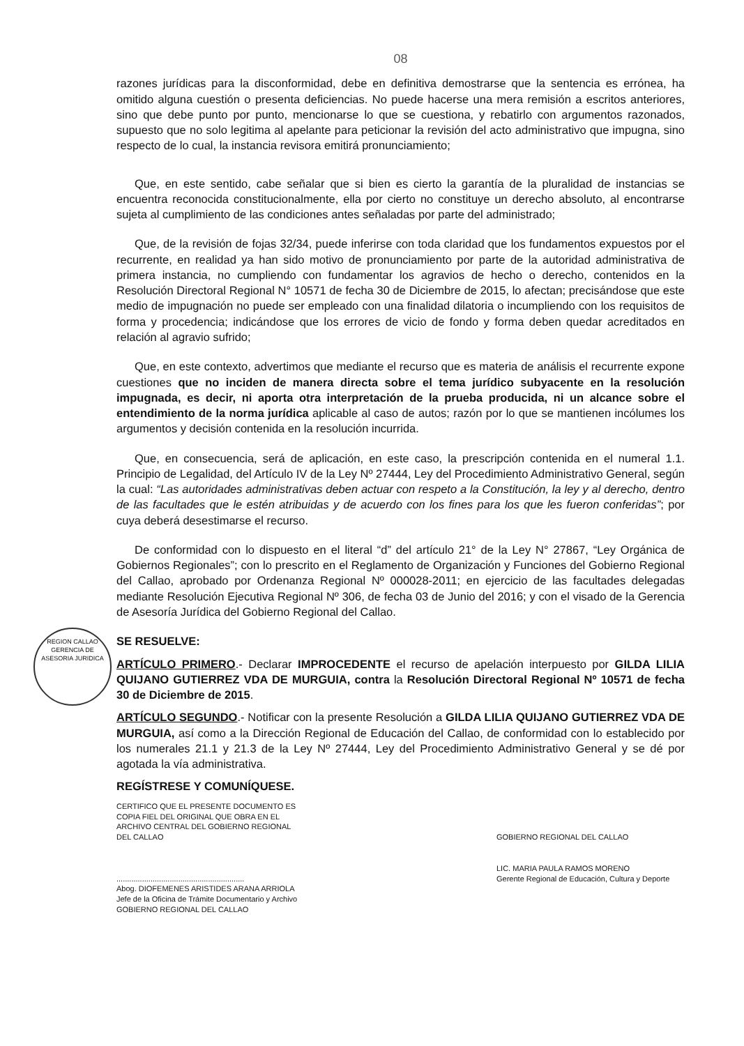REGION CALLAO
GERENCIA DE ASESORIA JURIDICA
08
razones jurídicas para la disconformidad, debe en definitiva demostrarse que la sentencia es errónea, ha omitido alguna cuestión o presenta deficiencias. No puede hacerse una mera remisión a escritos anteriores, sino que debe punto por punto, mencionarse lo que se cuestiona, y rebatirlo con argumentos razonados, supuesto que no solo legitima al apelante para peticionar la revisión del acto administrativo que impugna, sino respecto de lo cual, la instancia revisora emitirá pronunciamiento;
Que, en este sentido, cabe señalar que si bien es cierto la garantía de la pluralidad de instancias se encuentra reconocida constitucionalmente, ella por cierto no constituye un derecho absoluto, al encontrarse sujeta al cumplimiento de las condiciones antes señaladas por parte del administrado;
Que, de la revisión de fojas 32/34, puede inferirse con toda claridad que los fundamentos expuestos por el recurrente, en realidad ya han sido motivo de pronunciamiento por parte de la autoridad administrativa de primera instancia, no cumpliendo con fundamentar los agravios de hecho o derecho, contenidos en la Resolución Directoral Regional N° 10571 de fecha 30 de Diciembre de 2015, lo afectan; precisándose que este medio de impugnación no puede ser empleado con una finalidad dilatoria o incumpliendo con los requisitos de forma y procedencia; indicándose que los errores de vicio de fondo y forma deben quedar acreditados en relación al agravio sufrido;
Que, en este contexto, advertimos que mediante el recurso que es materia de análisis el recurrente expone cuestiones que no inciden de manera directa sobre el tema jurídico subyacente en la resolución impugnada, es decir, ni aporta otra interpretación de la prueba producida, ni un alcance sobre el entendimiento de la norma jurídica aplicable al caso de autos; razón por lo que se mantienen incólumes los argumentos y decisión contenida en la resolución incurrida.
Que, en consecuencia, será de aplicación, en este caso, la prescripción contenida en el numeral 1.1. Principio de Legalidad, del Artículo IV de la Ley Nº 27444, Ley del Procedimiento Administrativo General, según la cual: “Las autoridades administrativas deben actuar con respeto a la Constitución, la ley y al derecho, dentro de las facultades que le estén atribuidas y de acuerdo con los fines para los que les fueron conferidas”; por cuya deberá desestimarse el recurso.
De conformidad con lo dispuesto en el literal “d” del artículo 21° de la Ley N° 27867, “Ley Orgánica de Gobiernos Regionales”; con lo prescrito en el Reglamento de Organización y Funciones del Gobierno Regional del Callao, aprobado por Ordenanza Regional Nº 000028-2011; en ejercicio de las facultades delegadas mediante Resolución Ejecutiva Regional Nº 306, de fecha 03 de Junio del 2016; y con el visado de la Gerencia de Asesoría Jurídica del Gobierno Regional del Callao.
SE RESUELVE:
ARTÍCULO PRIMERO.- Declarar IMPROCEDENTE el recurso de apelación interpuesto por GILDA LILIA QUIJANO GUTIERREZ VDA DE MURGUIA, contra la Resolución Directoral Regional Nº 10571 de fecha 30 de Diciembre de 2015.
ARTÍCULO SEGUNDO.- Notificar con la presente Resolución a GILDA LILIA QUIJANO GUTIERREZ VDA DE MURGUIA, así como a la Dirección Regional de Educación del Callao, de conformidad con lo establecido por los numerales 21.1 y 21.3 de la Ley Nº 27444, Ley del Procedimiento Administrativo General y se dé por agotada la vía administrativa.
REGÍSTRESE Y COMUNÍQUESE.
CERTIFICO QUE EL PRESENTE DOCUMENTO ES COPIA FIEL DEL ORIGINAL QUE OBRA EN EL ARCHIVO CENTRAL DEL GOBIERNO REGIONAL DEL CALLAO
............................................................
Abog. DIOFEMENES ARISTIDES ARANA ARRIOLA
Jefe de la Oficina de Trámite Documentario y Archivo
GOBIERNO REGIONAL DEL CALLAO
GOBIERNO REGIONAL DEL CALLAO
LIC. MARIA PAULA RAMOS MORENO
Gerente Regional de Educación, Cultura y Deporte